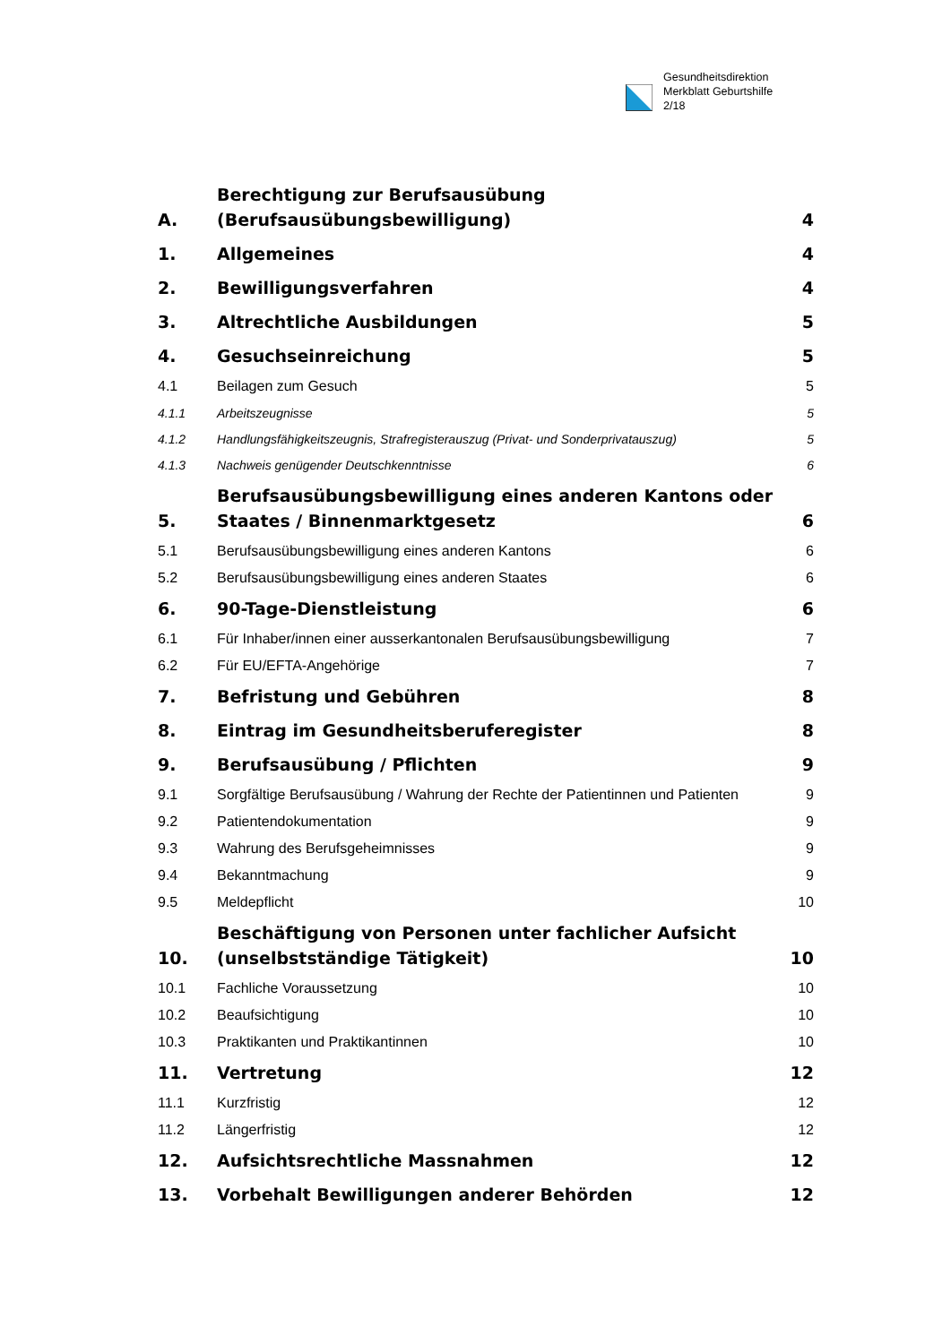Gesundheitsdirektion
Merkblatt Geburtshilfe
2/18
A. Berechtigung zur Berufsausübung
(Berufsausübungsbewilligung) 4
1. Allgemeines 4
2. Bewilligungsverfahren 4
3. Altrechtliche Ausbildungen 5
4. Gesuchseinreichung 5
4.1 Beilagen zum Gesuch 5
4.1.1 Arbeitszeugnisse 5
4.1.2 Handlungsfähigkeitszeugnis, Strafregisterauszug (Privat- und Sonderprivatauszug) 5
4.1.3 Nachweis genügender Deutschkenntnisse 6
5. Berufsausübungsbewilligung eines anderen Kantons oder Staates / Binnenmarktgesetz 6
5.1 Berufsausübungsbewilligung eines anderen Kantons 6
5.2 Berufsausübungsbewilligung eines anderen Staates 6
6. 90-Tage-Dienstleistung 6
6.1 Für Inhaber/innen einer ausserkantonalen Berufsausübungsbewilligung 7
6.2 Für EU/EFTA-Angehörige 7
7. Befristung und Gebühren 8
8. Eintrag im Gesundheitsberuferegister 8
9. Berufsausübung / Pflichten 9
9.1 Sorgfältige Berufsausübung / Wahrung der Rechte der Patientinnen und Patienten 9
9.2 Patientendokumentation 9
9.3 Wahrung des Berufsgeheimnisses 9
9.4 Bekanntmachung 9
9.5 Meldepflicht 10
10. Beschäftigung von Personen unter fachlicher Aufsicht
(unselbstständige Tätigkeit) 10
10.1 Fachliche Voraussetzung 10
10.2 Beaufsichtigung 10
10.3 Praktikanten und Praktikantinnen 10
11. Vertretung 12
11.1 Kurzfristig 12
11.2 Längerfristig 12
12. Aufsichtsrechtliche Massnahmen 12
13. Vorbehalt Bewilligungen anderer Behörden 12